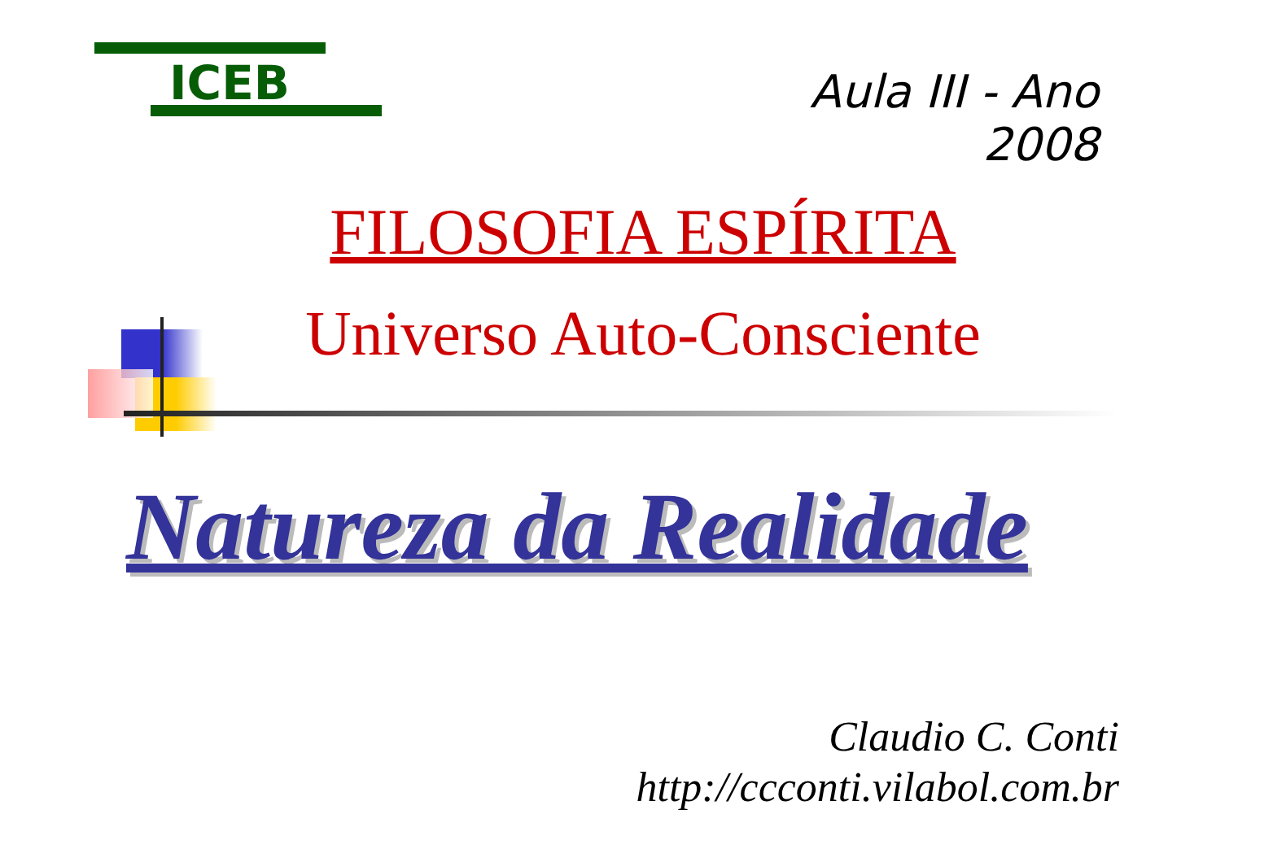ICEB
Aula III - Ano 2008
FILOSOFIA ESPÍRITA
Universo Auto-Consciente
Natureza da Realidade
Claudio C. Conti
http://ccconti.vilabol.com.br